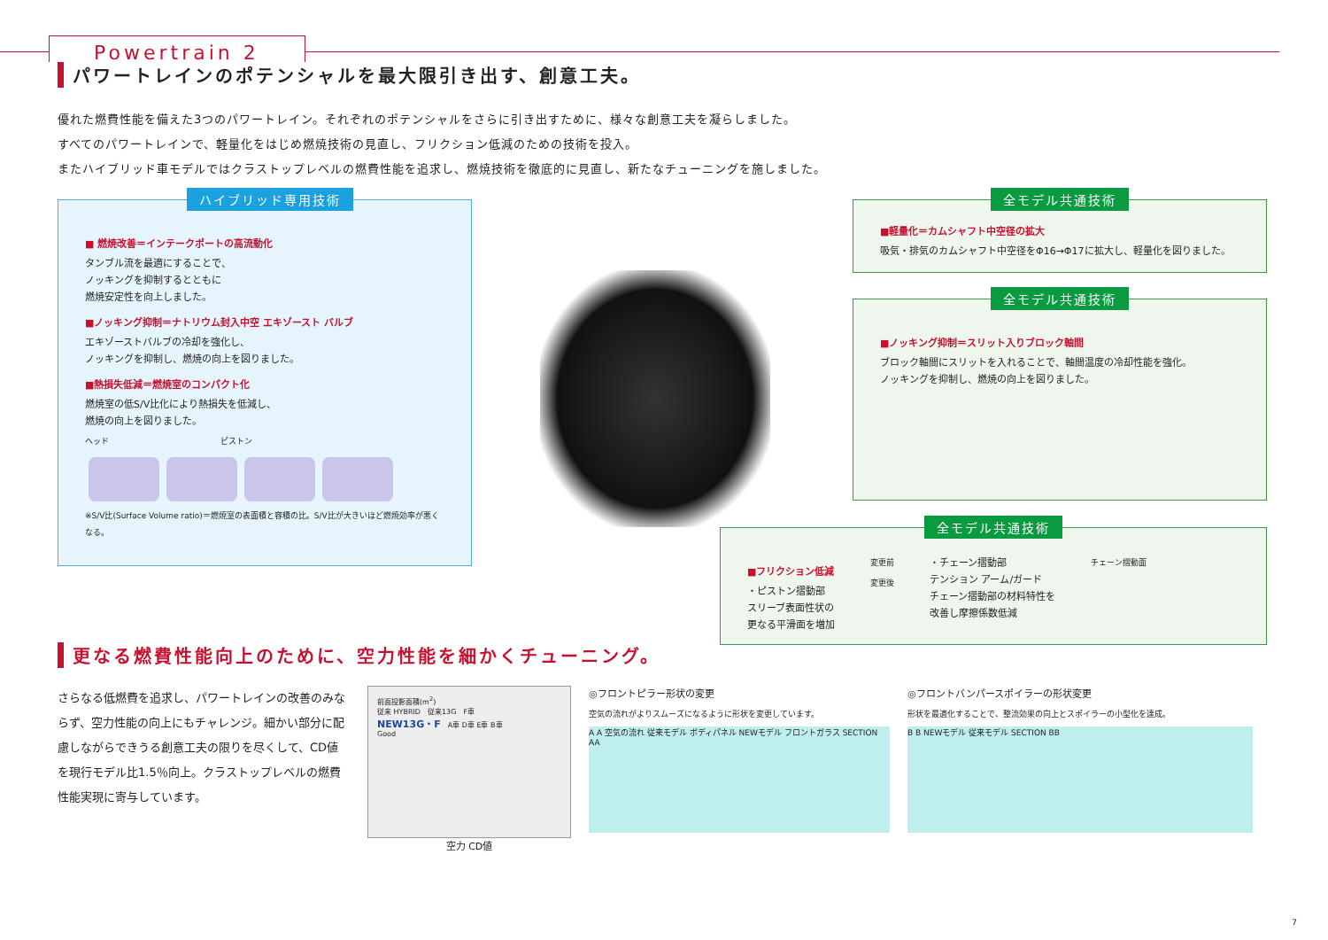Powertrain 2
パワートレインのポテンシャルを最大限引き出す、創意工夫。
優れた燃費性能を備えた3つのパワートレイン。それぞれのポテンシャルをさらに引き出すために、様々な創意工夫を凝らしました。
すべてのパワートレインで、軽量化をはじめ燃焼技術の見直し、フリクション低減のための技術を投入。
またハイブリッド車モデルではクラストップレベルの燃費性能を追求し、燃焼技術を徹底的に見直し、新たなチューニングを施しました。
ハイブリッド専用技術
■ 燃焼改善＝インテークポートの高流動化
タンブル流を最適にすることで、
ノッキングを抑制するとともに
燃焼安定性を向上しました。
■ノッキング抑制＝ナトリウム封入中空 エキゾースト バルブ
エキゾーストバルブの冷却を強化し、
ノッキングを抑制し、燃焼の向上を図りました。
■熱損失低減＝燃焼室のコンパクト化
燃焼室の低S/V比化により熱損失を低減し、
燃焼の向上を図りました。
ヘッド　　　　　　　　　　　　　　ピストン
※S/V比(Surface Volume ratio)＝燃焼室の表面積と容積の比。S/V比が大きいほど燃焼効率が悪くなる。
全モデル共通技術
■軽量化＝カムシャフト中空径の拡大
吸気・排気のカムシャフト中空径をΦ16→Φ17に拡大し、軽量化を図りました。
全モデル共通技術
■ノッキング抑制＝スリット入りブロック軸間
ブロック軸間にスリットを入れることで、軸間温度の冷却性能を強化。
ノッキングを抑制し、燃焼の向上を図りました。
全モデル共通技術
■フリクション低減
・ピストン摺動部
スリーブ表面性状の
更なる平滑面を増加
変更前
変更後
・チェーン摺動部
テンション アーム/ガード
チェーン摺動部の材料特性を
改善し摩擦係数低減
チェーン摺動面
更なる燃費性能向上のために、空力性能を細かくチューニング。
さらなる低燃費を追求し、パワートレインの改善のみならず、空力性能の向上にもチャレンジ。細かい部分に配慮しながらできうる創意工夫の限りを尽くして、CD値を現行モデル比1.5％向上。クラストップレベルの燃費性能実現に寄与しています。
前面投影面積(m<sup>2</sup>)
従来 HYBRID　従来13G　F車
NEW13G・F　A車 D車 E車 B車
Good
空力 CD値
◎フロントピラー形状の変更
空気の流れがよりスムーズになるように形状を変更しています。
A A 空気の流れ 従来モデル ボディパネル NEWモデル フロントガラス SECTION AA
◎フロントバンパースポイラーの形状変更
形状を最適化することで、整流効果の向上とスポイラーの小型化を達成。
B B NEWモデル 従来モデル SECTION BB
7